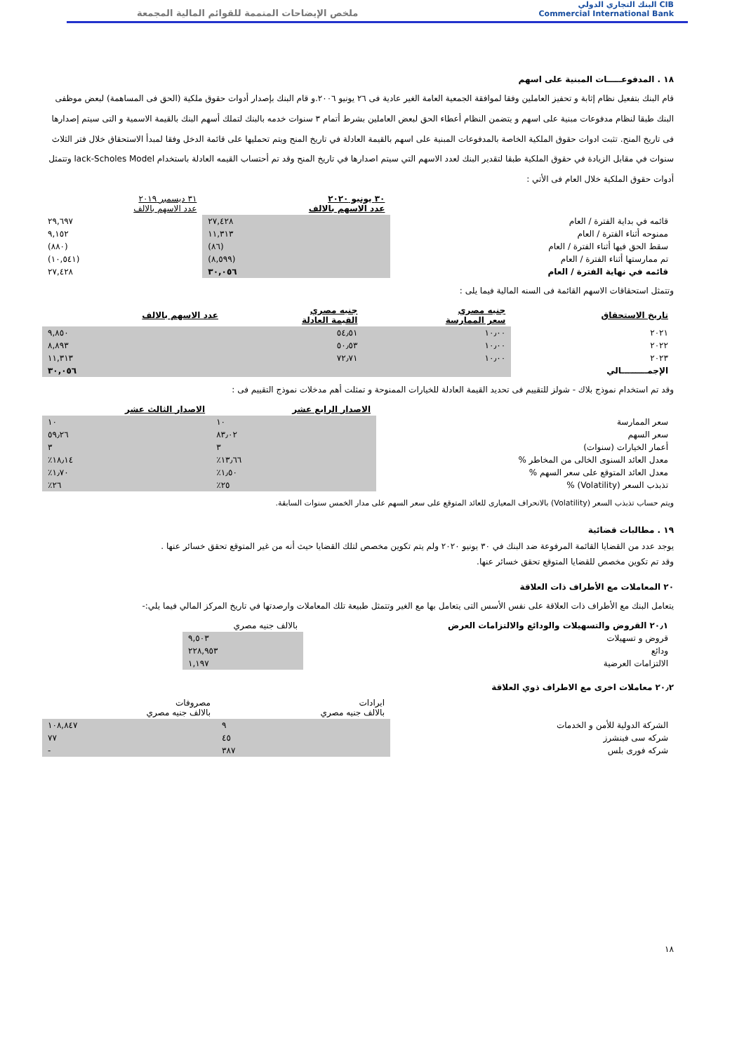CIB البنك التجاري الدولي
Commercial International Bank
ملخص الإيضاحات المتممة للقوائم المالية المجمعة
١٨ . المدفوعـــــات المبنية على اسهم
قام البنك بتفعيل نظام إثابة و تحفيز العاملين وفقا لموافقة الجمعية العامة الغير عادية فى ٢٦ يونيو ٢٠٠٦.و قام البنك بإصدار أدوات حقوق ملكية (الحق فى المساهمة) لبعض موظفى البنك طبقا لنظام مدفوعات مبنية على اسهم و يتضمن النظام أعطاء الحق لبعض العاملين بشرط أتمام ٣ سنوات خدمه بالبنك لتملك أسهم البنك بالقيمة الاسمية و التى سيتم إصدارها فى تاريخ المنح. تثبت ادوات حقوق الملكية الخاصة بالمدفوعات المبنية على اسهم بالقيمة العادلة في تاريخ المنح ويتم تحمليها على قائمة الدخل وفقا لمبدأ الاستحقاق خلال فتر الثلاث سنوات في مقابل الزيادة في حقوق الملكية طبقا لتقدير البنك لعدد الاسهم التي سيتم اصدارها في تاريخ المنح وقد تم أحتساب القيمه العادلة باستخدام lack-Scholes Model وتتمثل أدوات حقوق الملكية خلال العام فى الأتي :
| | ٣٠ يونيو ٢٠٢٠ عدد الاسهم بالالف | ٣١ ديسمبر ٢٠١٩ عدد الاسهم بالالف |
| قائمه في بداية الفترة / العام | ٢٧,٤٢٨ | ٢٩,٦٩٧ |
| ممنوحه أثناء الفترة / العام | ١١,٣١٣ | ٩,١٥٢ |
| سقط الحق فيها أثناء الفترة / العام | (٨٦) | (٨٨٠) |
| تم ممارستها أثناء الفترة / العام | (٨,٥٩٩) | (١٠,٥٤١) |
| قائمه في نهاية الفترة / العام | ٣٠,٠٥٦ | ٢٧,٤٢٨ |
وتتمثل استحقاقات الاسهم القائمة فى السنه المالية فيما يلى :
| تاريخ الاستحقاق | جنيه مصري سعر الممارسة | جنيه مصري القيمة العادلة | عدد الاسهم بالالف |
| --- | --- | --- | --- |
| ٢٠٢١ | ١٠٫٠٠ | ٥٤٫٥١ | ٩,٨٥٠ |
| ٢٠٢٢ | ١٠٫٠٠ | ٥٠٫٥٣ | ٨,٨٩٣ |
| ٢٠٢٣ | ١٠٫٠٠ | ٧٢٫٧١ | ١١,٣١٣ |
| الإجمـــــــــالي | | | ٣٠,٠٥٦ |
وقد تم استخدام نموذج بلاك - شولز للتقييم فى تحديد القيمة العادلة للخيارات الممنوحة و تمثلت أهم مدخلات نموذج التقييم فى :
| | الاصدار الرابع عشر | الاصدار الثالث عشر |
| سعر الممارسة | ١٠ | ١٠ |
| سعر السهم | ٨٣٫٠٢ | ٥٩٫٢٦ |
| أعمار الخيارات (سنوات) | ٣ | ٣ |
| معدل العائد السنوى الخالى من المخاطر % | ١٣٫٦٦٪ | ١٨٫١٤٪ |
| معدل العائد المتوقع على سعر السهم % | ١٫٥٠٪ | ١٫٧٠٪ |
| تذبذب السعر (Volatility) % | ٢٥٪ | ٢٦٪ |
ويتم حساب تذبذب السعر (Volatility) بالانحراف المعيارى للعائد المتوقع على سعر السهم على مدار الخمس سنوات السابقة.
١٩ . مطالبات قضائية
يوجد عدد من القضايا القائمة المرفوعة ضد البنك في ٣٠ يونيو ٢٠٢٠ ولم يتم تكوين مخصص لتلك القضايا حيث أنه من غير المتوقع تحقق خسائر عنها .
وقد تم تكوين مخصص للقضايا المتوقع تحقق خسائر عنها.
٢٠ المعاملات مع الأطراف ذات العلاقة
يتعامل البنك مع الأطراف ذات العلاقة على نفس الأسس التى يتعامل بها مع الغير وتتمثل طبيعة تلك المعاملات وارصدتها في تاريخ المركز المالي فيما يلي:-
| ٢٠٫١ القروض والتسهيلات والودائع والالتزامات العرض | بالالف جنيه مصري |
| قروض و تسهيلات | ٩,٥٠٣ |
| ودائع | ٢٢٨,٩٥٣ |
| الالتزامات العرضية | ١,١٩٧ |
٢٠٫٢ معاملات اخرى مع الاطراف ذوي العلاقة
| | ايرادات بالالف جنيه مصري | مصروفات بالالف جنيه مصري |
| الشركة الدولية للأمن و الخدمات | ٩ | ١٠٨,٨٤٧ |
| شركه سى فينشرز | ٤٥ | ٧٧ |
| شركه فورى بلس | ٣٨٧ | - |
١٨